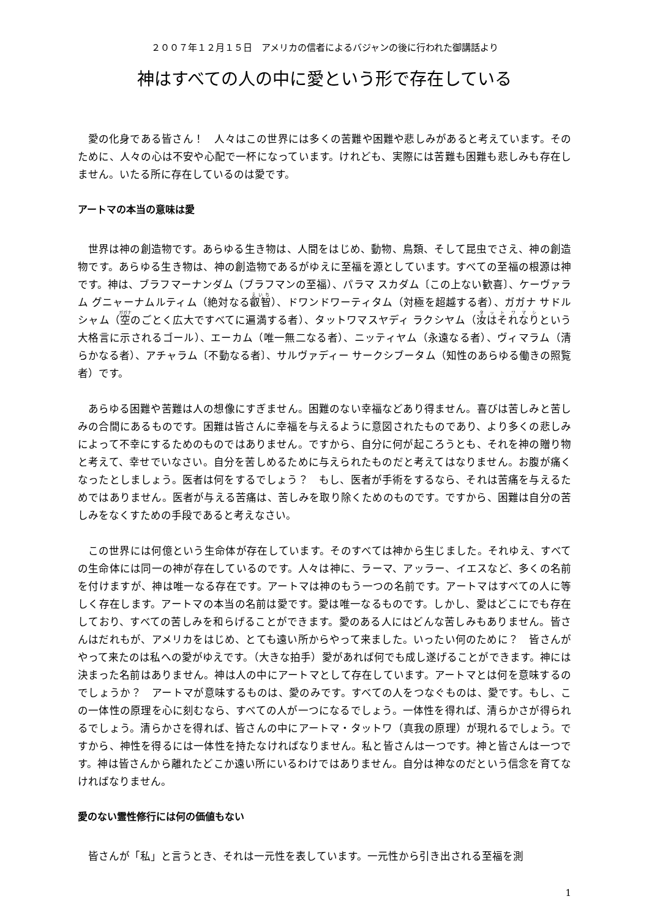２００７年１２月１５日　アメリカの信者によるバジャンの後に行われた御講話より
神はすべての人の中に愛という形で存在している
愛の化身である皆さん！　人々はこの世界には多くの苦難や困難や悲しみがあると考えています。そのために、人々の心は不安や心配で一杯になっています。けれども、実際には苦難も困難も悲しみも存在しません。いたる所に存在しているのは愛です。
アートマの本当の意味は愛
世界は神の創造物です。あらゆる生き物は、人間をはじめ、動物、鳥類、そして昆虫でさえ、神の創造物です。あらゆる生き物は、神の創造物であるがゆえに至福を源としています。すべての至福の根源は神です。神は、ブラフマーナンダム（ブラフマンの至福）、パラマ スカダム〔この上ない歓喜〕、ケーヴァラム グニャーナムルティム（絶対なる叡智）、ドワンドワーティタム（対極を超越する者）、ガガナ サドルシャム（空のごとく広大ですべてに遍満する者）、タットワマスヤディ ラクシヤム（汝はそれなりという大格言に示されるゴール）、エーカム（唯一無二なる者）、ニッティヤム（永遠なる者）、ヴィマラム（清らかなる者）、アチャラム〔不動なる者〕、サルヴァディー サークシブータム（知性のあらゆる働きの照覧者）です。
あらゆる困難や苦難は人の想像にすぎません。困難のない幸福などあり得ません。喜びは苦しみと苦しみの合間にあるものです。困難は皆さんに幸福を与えるように意図されたものであり、より多くの悲しみによって不幸にするためのものではありません。ですから、自分に何が起ころうとも、それを神の贈り物と考えて、幸せでいなさい。自分を苦しめるために与えられたものだと考えてはなりません。お腹が痛くなったとしましょう。医者は何をするでしょう？　もし、医者が手術をするなら、それは苦痛を与えるためではありません。医者が与える苦痛は、苦しみを取り除くためのものです。ですから、困難は自分の苦しみをなくすための手段であると考えなさい。
この世界には何億という生命体が存在しています。そのすべては神から生じました。それゆえ、すべての生命体には同一の神が存在しているのです。人々は神に、ラーマ、アッラー、イエスなど、多くの名前を付けますが、神は唯一なる存在です。アートマは神のもう一つの名前です。アートマはすべての人に等しく存在します。アートマの本当の名前は愛です。愛は唯一なるものです。しかし、愛はどこにでも存在しており、すべての苦しみを和らげることができます。愛のある人にはどんな苦しみもありません。皆さんはだれもが、アメリカをはじめ、とても遠い所からやって来ました。いったい何のために？　皆さんがやって来たのは私への愛がゆえです。（大きな拍手）愛があれば何でも成し遂げることができます。神には決まった名前はありません。神は人の中にアートマとして存在しています。アートマとは何を意味するのでしょうか？　アートマが意味するものは、愛のみです。すべての人をつなぐものは、愛です。もし、この一体性の原理を心に刻むなら、すべての人が一つになるでしょう。一体性を得れば、清らかさが得られるでしょう。清らかさを得れば、皆さんの中にアートマ・タットワ（真我の原理）が現れるでしょう。ですから、神性を得るには一体性を持たなければなりません。私と皆さんは一つです。神と皆さんは一つです。神は皆さんから離れたどこか遠い所にいるわけではありません。自分は神なのだという信念を育てなければなりません。
愛のない霊性修行には何の価値もない
皆さんが「私」と言うとき、それは一元性を表しています。一元性から引き出される至福を測
1